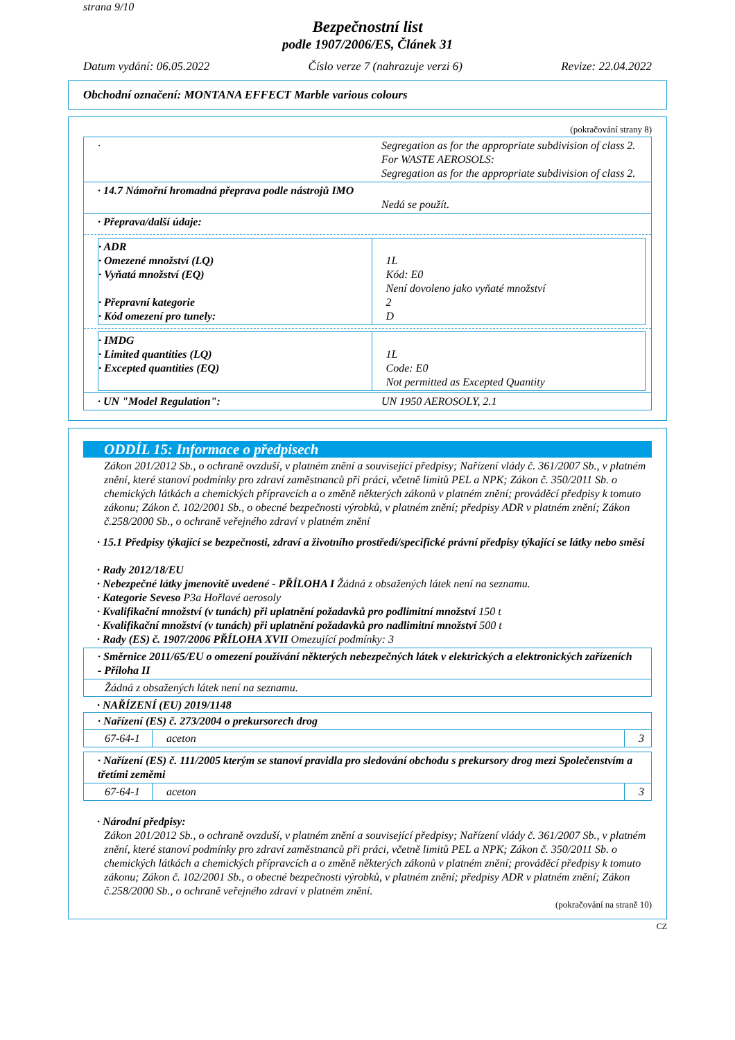strana 9/10
Bezpečnostní list
podle 1907/2006/ES, Článek 31
Datum vydání: 06.05.2022 Číslo verze 7 (nahrazuje verzi 6) Revize: 22.04.2022
Obchodní označení: MONTANA EFFECT Marble various colours
(pokračování strany 8)
| · | Segregation as for the appropriate subdivision of class 2. For WASTE AEROSOLS: Segregation as for the appropriate subdivision of class 2. |
| · 14.7 Námořní hromadná přeprava podle nástrojů IMO | Nedá se použít. |
| · Přeprava/další údaje: / · ADR · Omezené množství (LQ) · Vyňatá množství (EQ) · Přepravní kategorie · Kód omezení pro tunely: / 1L Kód: E0 Není dovoleno jako vyňaté množství 2 D / / · IMDG · Limited quantities (LQ) · Excepted quantities (EQ) / 1L Code: E0 Not permitted as Excepted Quantity / | |
| · UN "Model Regulation": | UN 1950 AEROSOLY, 2.1 |
ODDÍL 15: Informace o předpisech
Zákon 201/2012 Sb., o ochraně ovzduší, v platném znění a související předpisy; Nařízení vlády č. 361/2007 Sb., v platném znění, které stanoví podmínky pro zdraví zaměstnanců při práci, včetně limitů PEL a NPK; Zákon č. 350/2011 Sb. o chemických látkách a chemických přípravcích a o změně některých zákonů v platném znění; prováděcí předpisy k tomuto zákonu; Zákon č. 102/2001 Sb., o obecné bezpečnosti výrobků, v platném znění; předpisy ADR v platném znění; Zákon č.258/2000 Sb., o ochraně veřejného zdraví v platném znění
· 15.1 Předpisy týkající se bezpečnosti, zdraví a životního prostředí/specifické právní předpisy týkající se látky nebo směsi
· Rady 2012/18/EU
· Nebezpečné látky jmenovitě uvedené - PŘÍLOHA I Žádná z obsažených látek není na seznamu.
· Kategorie Seveso P3a Hořlavé aerosoly
· Kvalifikační množství (v tunách) při uplatnění požadavků pro podlimitní množství 150 t
· Kvalifikační množství (v tunách) při uplatnění požadavků pro nadlimitní množství 500 t
· Rady (ES) č. 1907/2006 PŘÍLOHA XVII Omezující podmínky: 3
· Směrnice 2011/65/EU o omezení používání některých nebezpečných látek v elektrických a elektronických zařízeních - Příloha II
Žádná z obsažených látek není na seznamu.
· NAŘÍZENÍ (EU) 2019/1148
| · Nařízení (ES) č. 273/2004 o prekursorech drog | | |
| 67-64-1 | aceton | 3 |
| · Nařízení (ES) č. 111/2005 kterým se stanoví pravidla pro sledování obchodu s prekursory drog mezi Společenstvím a třetími zeměmi | | |
| 67-64-1 | aceton | 3 |
· Národní předpisy:
Zákon 201/2012 Sb., o ochraně ovzduší, v platném znění a související předpisy; Nařízení vlády č. 361/2007 Sb., v platném znění, které stanoví podmínky pro zdraví zaměstnanců při práci, včetně limitů PEL a NPK; Zákon č. 350/2011 Sb. o chemických látkách a chemických přípravcích a o změně některých zákonů v platném znění; prováděcí předpisy k tomuto zákonu; Zákon č. 102/2001 Sb., o obecné bezpečnosti výrobků, v platném znění; předpisy ADR v platném znění; Zákon č.258/2000 Sb., o ochraně veřejného zdraví v platném znění.
(pokračování na straně 10)
CZ